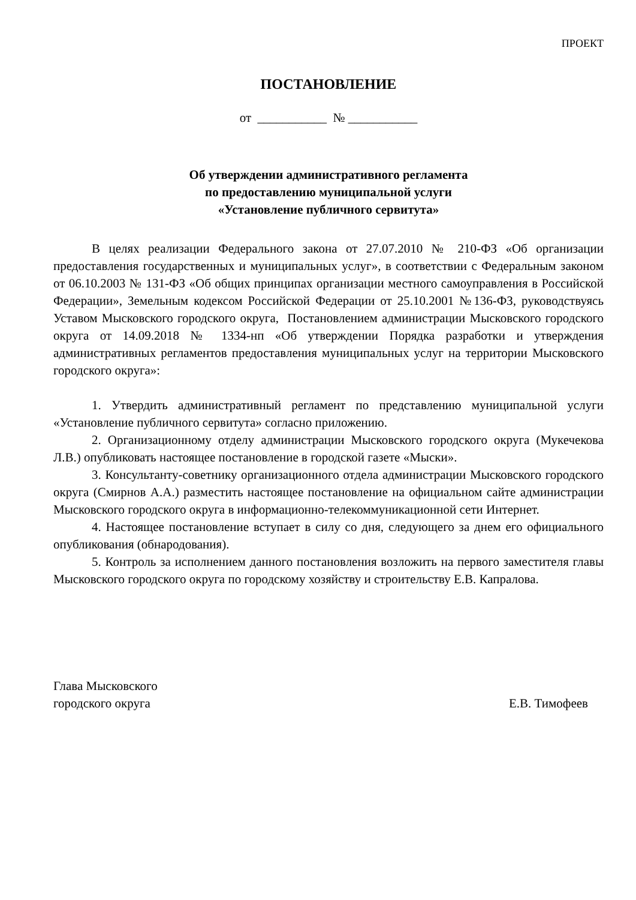ПРОЕКТ
ПОСТАНОВЛЕНИЕ
от ___________ № ___________
Об утверждении административного регламента
по предоставлению муниципальной услуги
«Установление публичного сервитута»
В целях реализации Федерального закона от 27.07.2010 № 210-ФЗ «Об организации предоставления государственных и муниципальных услуг», в соответствии с Федеральным законом от 06.10.2003 № 131-ФЗ «Об общих принципах организации местного самоуправления в Российской Федерации», Земельным кодексом Российской Федерации от 25.10.2001 №136-ФЗ, руководствуясь Уставом Мысковского городского округа, Постановлением администрации Мысковского городского округа от 14.09.2018 № 1334-нп «Об утверждении Порядка разработки и утверждения административных регламентов предоставления муниципальных услуг на территории Мысковского городского округа»:
1. Утвердить административный регламент по представлению муниципальной услуги «Установление публичного сервитута» согласно приложению.
2. Организационному отделу администрации Мысковского городского округа (Мукечекова Л.В.) опубликовать настоящее постановление в городской газете «Мыски».
3. Консультанту-советнику организационного отдела администрации Мысковского городского округа (Смирнов А.А.) разместить настоящее постановление на официальном сайте администрации Мысковского городского округа в информационно-телекоммуникационной сети Интернет.
4. Настоящее постановление вступает в силу со дня, следующего за днем его официального опубликования (обнародования).
5. Контроль за исполнением данного постановления возложить на первого заместителя главы Мысковского городского округа по городскому хозяйству и строительству Е.В. Капралова.
Глава Мысковского
городского округа
Е.В. Тимофеев